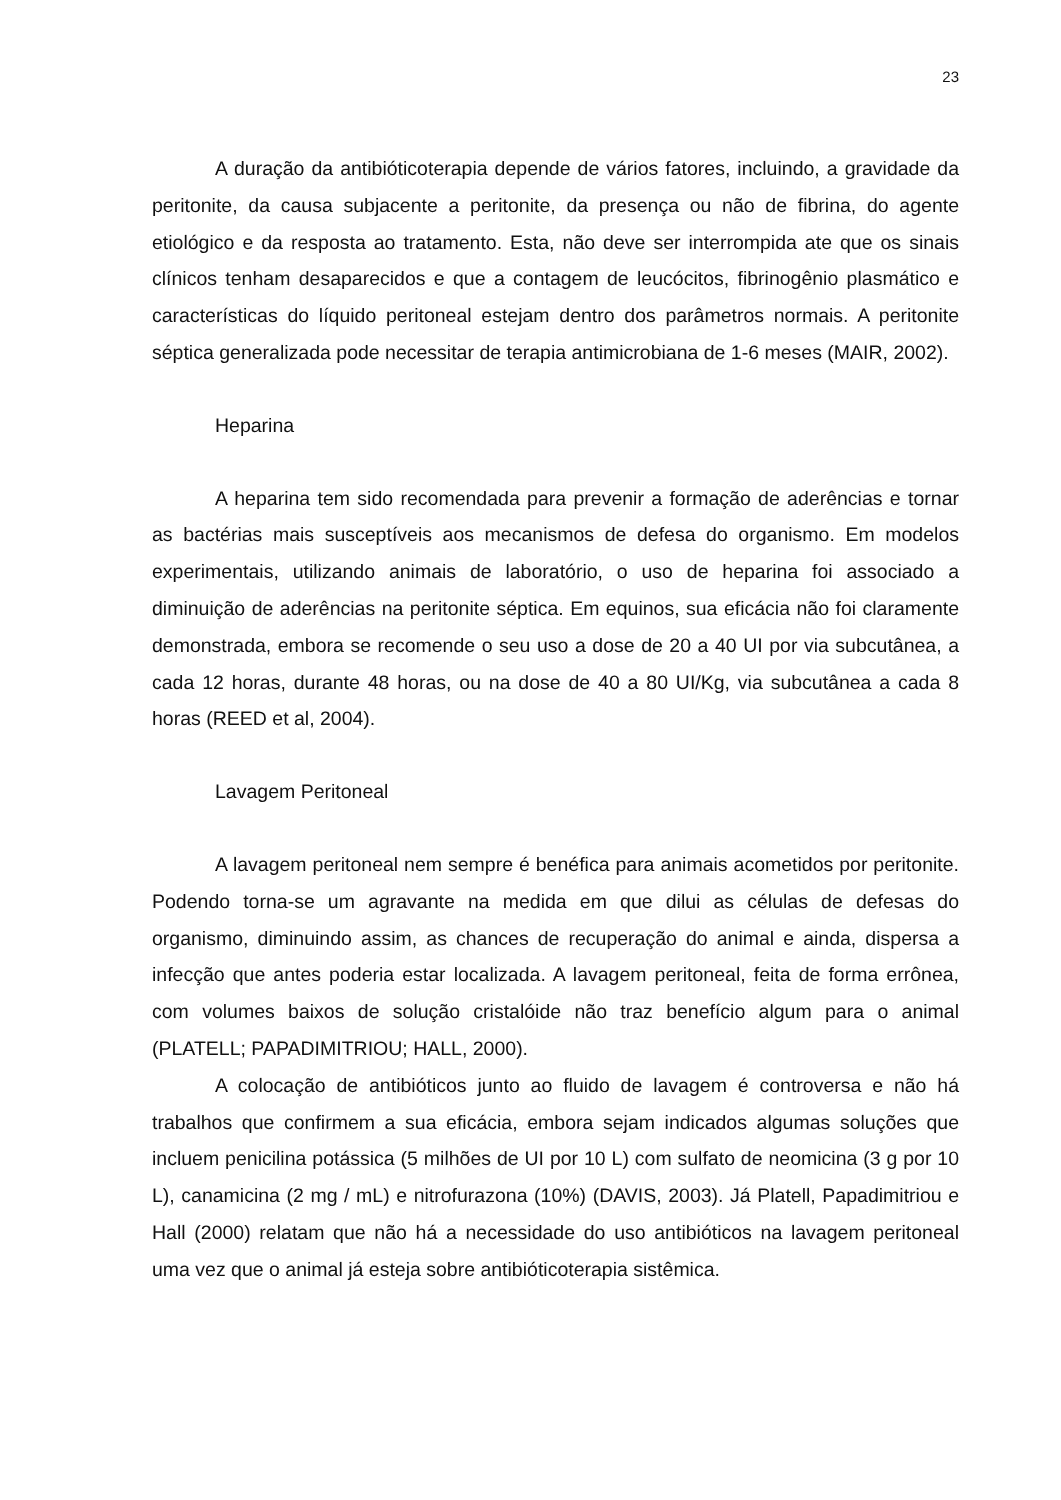23
A duração da antibióticoterapia depende de vários fatores, incluindo, a gravidade da peritonite, da causa subjacente a peritonite, da presença ou não de fibrina, do agente etiológico e da resposta ao tratamento. Esta, não deve ser interrompida ate que os sinais clínicos tenham desaparecidos e que a contagem de leucócitos, fibrinogênio plasmático e características do líquido peritoneal estejam dentro dos parâmetros normais. A peritonite séptica generalizada pode necessitar de terapia antimicrobiana de 1-6 meses (MAIR, 2002).
Heparina
A heparina tem sido recomendada para prevenir a formação de aderências e tornar as bactérias mais susceptíveis aos mecanismos de defesa do organismo. Em modelos experimentais, utilizando animais de laboratório, o uso de heparina foi associado a diminuição de aderências na peritonite séptica. Em equinos, sua eficácia não foi claramente demonstrada, embora se recomende o seu uso a dose de 20 a 40 UI por via subcutânea, a cada 12 horas, durante 48 horas, ou na dose de 40 a 80 UI/Kg, via subcutânea a cada 8 horas (REED et al, 2004).
Lavagem Peritoneal
A lavagem peritoneal nem sempre é benéfica para animais acometidos por peritonite. Podendo torna-se um agravante na medida em que dilui as células de defesas do organismo, diminuindo assim, as chances de recuperação do animal e ainda, dispersa a infecção que antes poderia estar localizada. A lavagem peritoneal, feita de forma errônea, com volumes baixos de solução cristalóide não traz benefício algum para o animal (PLATELL; PAPADIMITRIOU; HALL, 2000).
A colocação de antibióticos junto ao fluido de lavagem é controversa e não há trabalhos que confirmem a sua eficácia, embora sejam indicados algumas soluções que incluem penicilina potássica (5 milhões de UI por 10 L) com sulfato de neomicina (3 g por 10 L), canamicina (2 mg / mL) e nitrofurazona (10%) (DAVIS, 2003). Já Platell, Papadimitriou e Hall (2000) relatam que não há a necessidade do uso antibióticos na lavagem peritoneal uma vez que o animal já esteja sobre antibióticoterapia sistêmica.